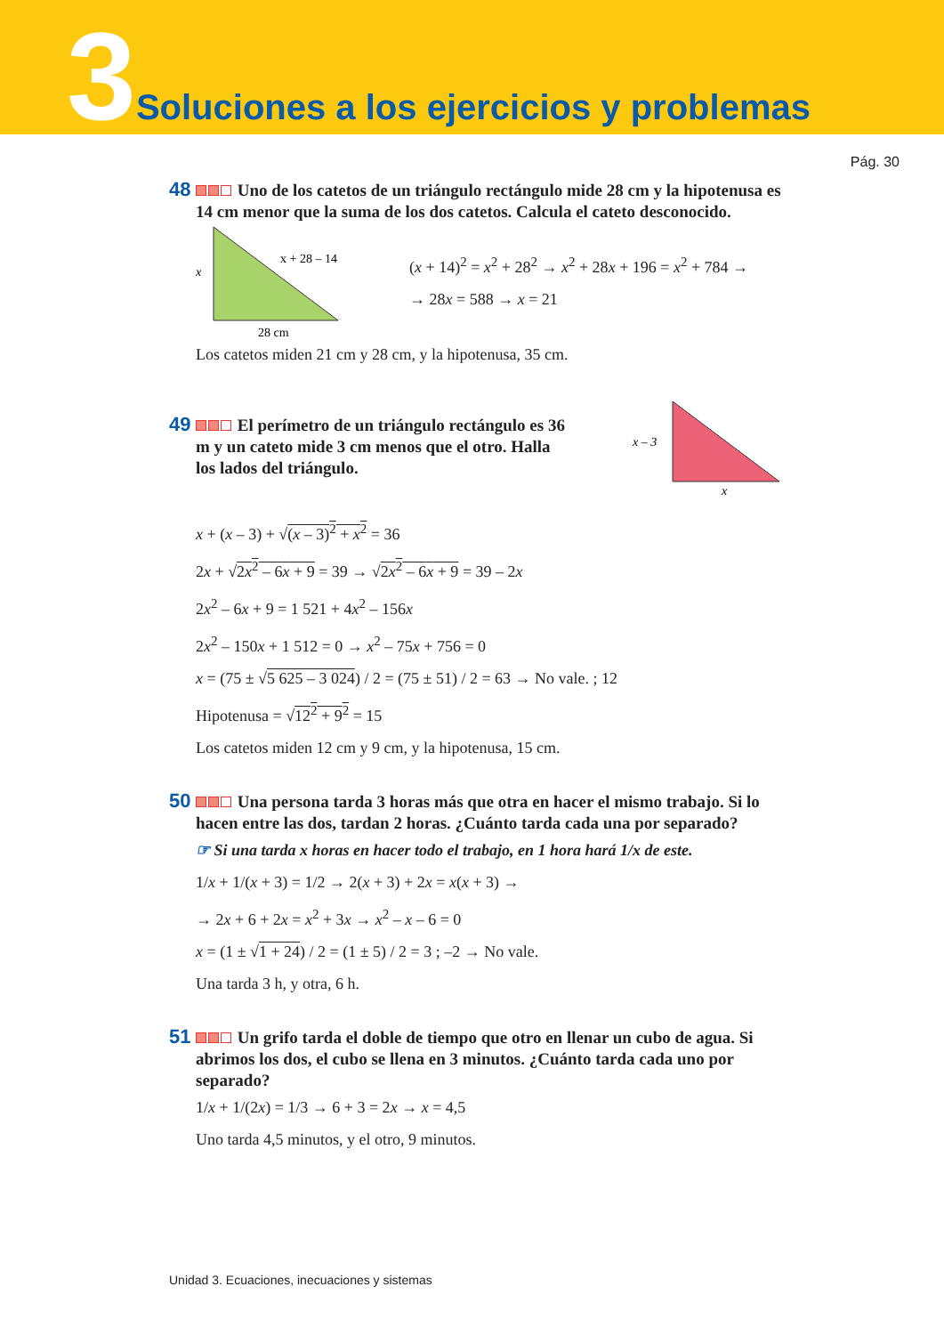3
Soluciones a los ejercicios y problemas
Pág. 30
48 Uno de los catetos de un triángulo rectángulo mide 28 cm y la hipotenusa es 14 cm menor que la suma de los dos catetos. Calcula el cateto desconocido.
x
x + 28 – 14
28 cm
(x + 14)<sup>2</sup> = x<sup>2</sup> + 28<sup>2</sup> → x<sup>2</sup> + 28x + 196 = x<sup>2</sup> + 784 →
→ 28x = 588 → x = 21
Los catetos miden 21 cm y 28 cm, y la hipotenusa, 35 cm.
49 El perímetro de un triángulo rectángulo es 36 m y un cateto mide 3 cm menos que el otro. Halla los lados del triángulo.
x – 3
x
x + (x – 3) + √(x – 3)<sup>2</sup> + x<sup>2</sup> = 36
2x + √2x<sup>2</sup> – 6x + 9 = 39 → √2x<sup>2</sup> – 6x + 9 = 39 – 2x
2x<sup>2</sup> – 6x + 9 = 1 521 + 4x<sup>2</sup> – 156x
2x<sup>2</sup> – 150x + 1 512 = 0 → x<sup>2</sup> – 75x + 756 = 0
x = (75 ± √5 625 – 3 024) / 2 = (75 ± 51) / 2 = 63 → No vale. ; 12
Hipotenusa = √12<sup>2</sup> + 9<sup>2</sup> = 15
Los catetos miden 12 cm y 9 cm, y la hipotenusa, 15 cm.
50 Una persona tarda 3 horas más que otra en hacer el mismo trabajo. Si lo hacen entre las dos, tardan 2 horas. ¿Cuánto tarda cada una por separado?
☞ Si una tarda x horas en hacer todo el trabajo, en 1 hora hará 1/x de este.
1/x + 1/(x + 3) = 1/2 → 2(x + 3) + 2x = x(x + 3) →
→ 2x + 6 + 2x = x<sup>2</sup> + 3x → x<sup>2</sup> – x – 6 = 0
x = (1 ± √1 + 24) / 2 = (1 ± 5) / 2 = 3 ; –2 → No vale.
Una tarda 3 h, y otra, 6 h.
51 Un grifo tarda el doble de tiempo que otro en llenar un cubo de agua. Si abrimos los dos, el cubo se llena en 3 minutos. ¿Cuánto tarda cada uno por separado?
1/x + 1/(2x) = 1/3 → 6 + 3 = 2x → x = 4,5
Uno tarda 4,5 minutos, y el otro, 9 minutos.
Unidad 3. Ecuaciones, inecuaciones y sistemas